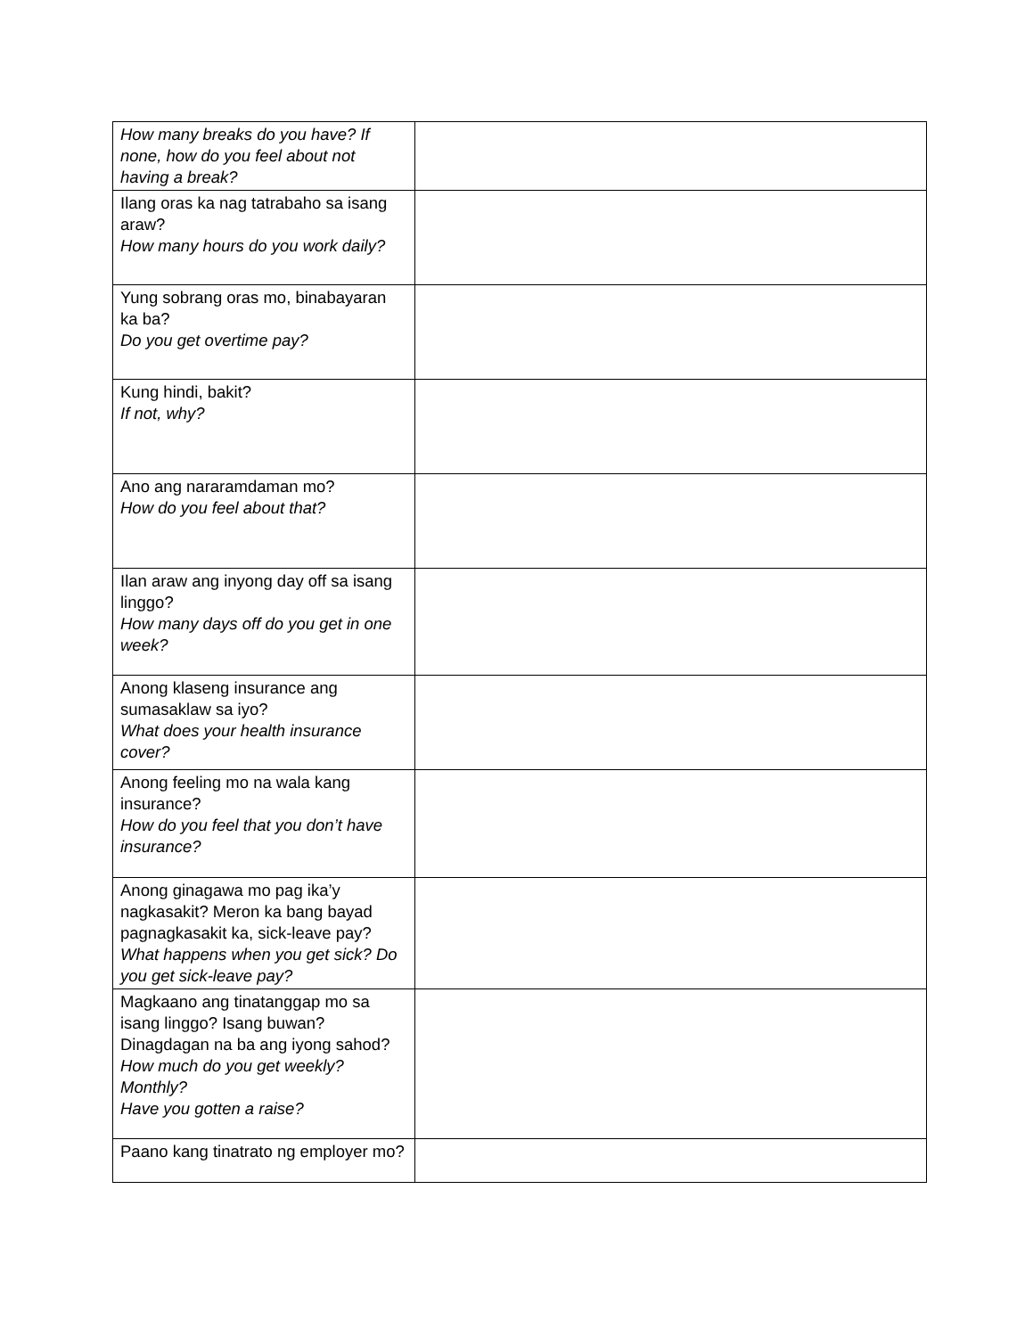| How many breaks do you have? If none, how do you feel about not having a break? | |
| Ilang oras ka nag tatrabaho sa isang araw? How many hours do you work daily? | |
| Yung sobrang oras mo, binabayaran ka ba? Do you get overtime pay? | |
| Kung hindi, bakit? If not, why? | |
| Ano ang nararamdaman mo? How do you feel about that? | |
| Ilan araw ang inyong day off sa isang linggo? How many days off do you get in one week? | |
| Anong klaseng insurance ang sumasaklaw sa iyo? What does your health insurance cover? | |
| Anong feeling mo na wala kang insurance? How do you feel that you don’t have insurance? | |
| Anong ginagawa mo pag ika’y nagkasakit? Meron ka bang bayad pagnagkasakit ka, sick-leave pay? What happens when you get sick? Do you get sick-leave pay? | |
| Magkaano ang tinatanggap mo sa isang linggo? Isang buwan? Dinagdagan na ba ang iyong sahod? How much do you get weekly? Monthly? Have you gotten a raise? | |
| Paano kang tinatrato ng employer mo? | |